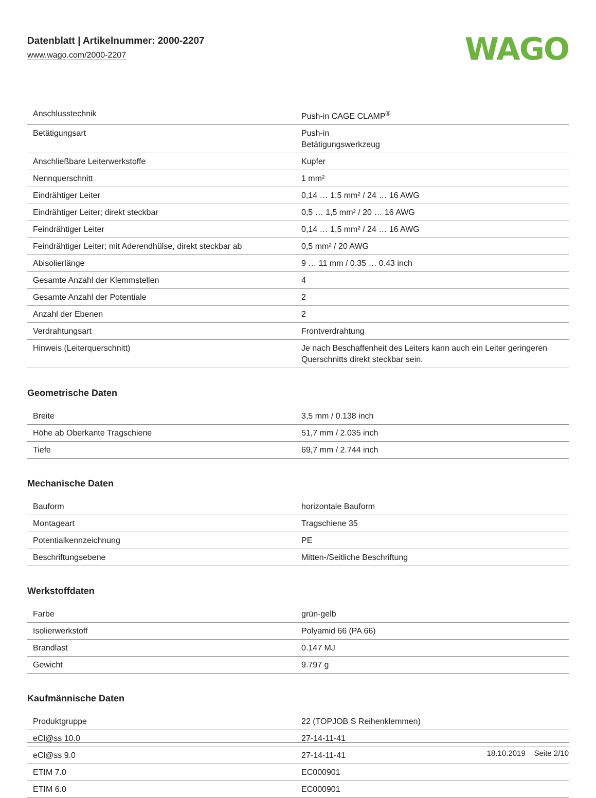Datenblatt | Artikelnummer: 2000-2207
www.wago.com/2000-2207
WAGO
| Anschlusstechnik | Push-in CAGE CLAMP<sup>®</sup> |
| Betätigungsart | Push-in Betätigungswerkzeug |
| Anschließbare Leiterwerkstoffe | Kupfer |
| Nennquerschnitt | 1 mm² |
| Eindrähtiger Leiter | 0,14 … 1,5 mm² / 24 … 16 AWG |
| Eindrähtiger Leiter; direkt steckbar | 0,5 … 1,5 mm² / 20 … 16 AWG |
| Feindrähtiger Leiter | 0,14 … 1,5 mm² / 24 … 16 AWG |
| Feindrähtiger Leiter; mit Aderendhülse, direkt steckbar ab | 0,5 mm² / 20 AWG |
| Abisolierlänge | 9 … 11 mm / 0.35 … 0.43 inch |
| Gesamte Anzahl der Klemmstellen | 4 |
| Gesamte Anzahl der Potentiale | 2 |
| Anzahl der Ebenen | 2 |
| Verdrahtungsart | Frontverdrahtung |
| Hinweis (Leiterquerschnitt) | Je nach Beschaffenheit des Leiters kann auch ein Leiter geringeren Querschnitts direkt steckbar sein. |
Geometrische Daten
| Breite | 3,5 mm / 0.138 inch |
| Höhe ab Oberkante Tragschiene | 51,7 mm / 2.035 inch |
| Tiefe | 69,7 mm / 2.744 inch |
Mechanische Daten
| Bauform | horizontale Bauform |
| Montageart | Tragschiene 35 |
| Potentialkennzeichnung | PE |
| Beschriftungsebene | Mitten-/Seitliche Beschriftung |
Werkstoffdaten
| Farbe | grün-gelb |
| Isolierwerkstoff | Polyamid 66 (PA 66) |
| Brandlast | 0.147 MJ |
| Gewicht | 9.797 g |
Kaufmännische Daten
| Produktgruppe | 22 (TOPJOB S Reihenklemmen) |
| eCl@ss 10.0 | 27-14-11-41 |
| eCl@ss 9.0 | 27-14-11-41 |
| ETIM 7.0 | EC000901 |
| ETIM 6.0 | EC000901 |
18.10.2019 Seite 2/10